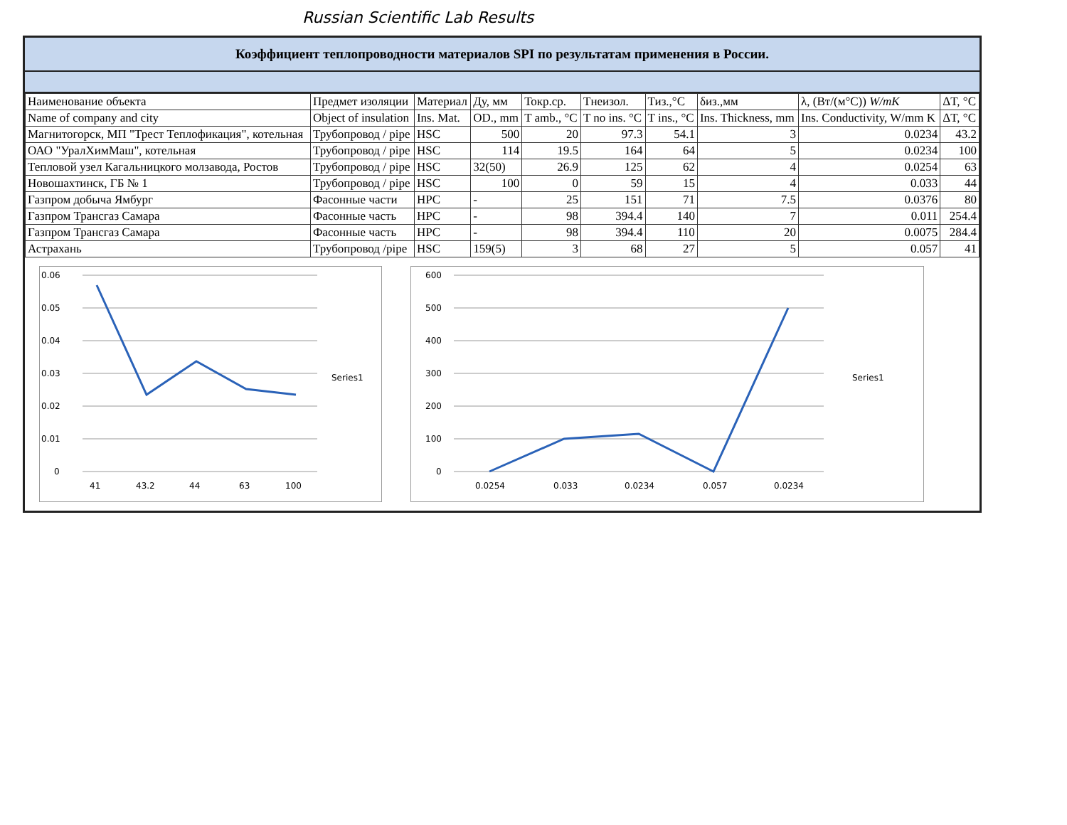Russian Scientific Lab Results
Коэффициент теплопроводности материалов SPI по результатам применения в России.
| Наименование объекта | Предмет изоляции | Материал | Ду, мм | Токр.ср. | Тнеизол. | Тиз.,°C | δиз.,мм | λ, (Вт/(м°C)) W/mK | ΔT, °C |
| --- | --- | --- | --- | --- | --- | --- | --- | --- | --- |
| Name of company and city | Object of insulation | Ins. Mat. | OD., mm | T amb., °C | T no ins. °C | T ins., °C | Ins. Thickness, mm | Ins. Conductivity, W/mm K | ΔT, °C |
| Магнитогорск, МП "Трест Теплофикация", котельная | Трубопровод / pipe | HSC | 500 | 20 | 97.3 | 54.1 | 3 | 0.0234 | 43.2 |
| ОАО "УралХимМаш", котельная | Трубопровод / pipe | HSC | 114 | 19.5 | 164 | 64 | 5 | 0.0234 | 100 |
| Тепловой узел Кагальницкого молзавода, Ростов | Трубопровод / pipe | HSC | 32(50) | 26.9 | 125 | 62 | 4 | 0.0254 | 63 |
| Новошахтинск, ГБ № 1 | Трубопровод / pipe | HSC | 100 | 0 | 59 | 15 | 4 | 0.033 | 44 |
| Газпром добыча Ямбург | Фасонные части | HPC | - | 25 | 151 | 71 | 7.5 | 0.0376 | 80 |
| Газпром Трансгаз Самара | Фасонные часть | HPC | - | 98 | 394.4 | 140 | 7 | 0.011 | 254.4 |
| Газпром Трансгаз Самара | Фасонные часть | HPC | - | 98 | 394.4 | 110 | 20 | 0.0075 | 284.4 |
| Астрахань | Трубопровод /pipe | HSC | 159(5) | 3 | 68 | 27 | 5 | 0.057 | 41 |
0.06
0.05
0.04
0.03
0.02
0.01
0
41
43.2
44
63
100
Series1
600
500
400
300
200
100
0
0.0254
0.033
0.0234
0.057
0.0234
Series1